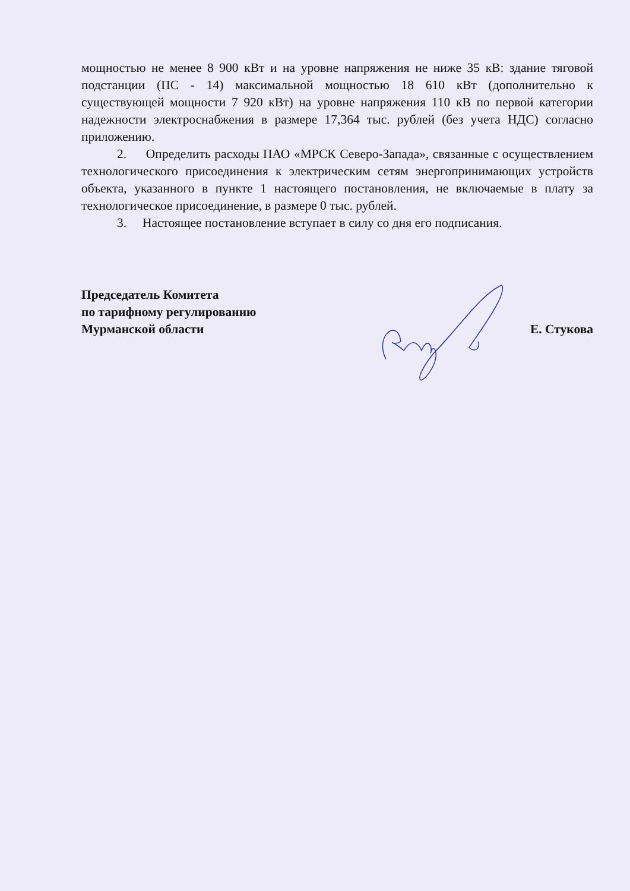мощностью не менее 8 900 кВт и на уровне напряжения не ниже 35 кВ: здание тяговой подстанции (ПС - 14) максимальной мощностью 18 610 кВт (дополнительно к существующей мощности 7 920 кВт) на уровне напряжения 110 кВ по первой категории надежности электроснабжения в размере 17,364 тыс. рублей (без учета НДС) согласно приложению.
2. Определить расходы ПАО «МРСК Северо-Запада», связанные с осуществлением технологического присоединения к электрическим сетям энергопринимающих устройств объекта, указанного в пункте 1 настоящего постановления, не включаемые в плату за технологическое присоединение, в размере 0 тыс. рублей.
3. Настоящее постановление вступает в силу со дня его подписания.
Председатель Комитета
по тарифному регулированию
Мурманской области
Е. Стукова